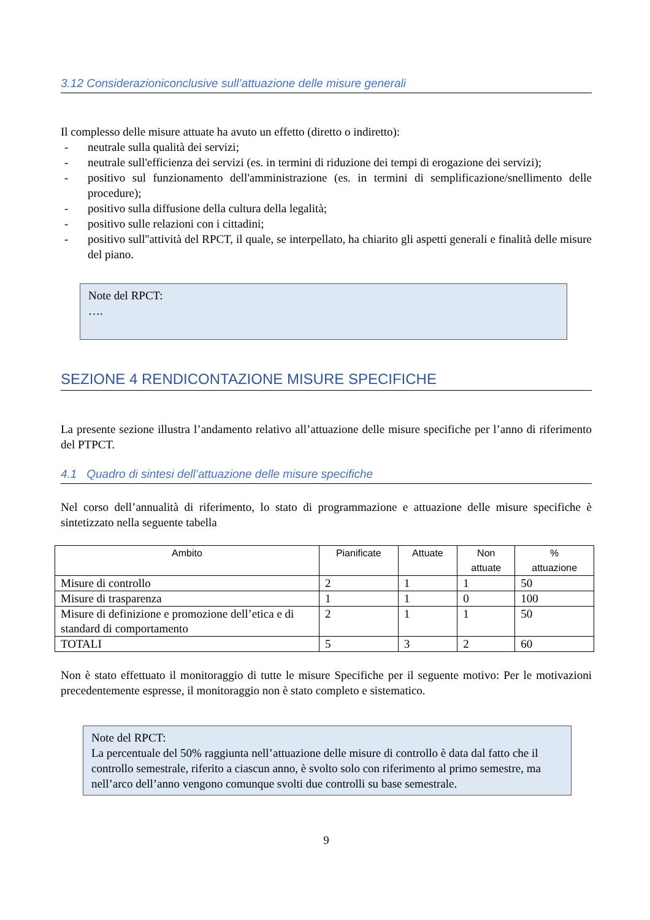3.12 Considerazioniconclusive sull’attuazione delle misure generali
Il complesso delle misure attuate ha avuto un effetto (diretto o indiretto):
- neutrale sulla qualità dei servizi;
- neutrale sull'efficienza dei servizi (es. in termini di riduzione dei tempi di erogazione dei servizi);
- positivo sul funzionamento dell'amministrazione (es. in termini di semplificazione/snellimento delle procedure);
- positivo sulla diffusione della cultura della legalità;
- positivo sulle relazioni con i cittadini;
- positivo sull''attività del RPCT, il quale, se interpellato, ha chiarito gli aspetti generali e finalità delle misure del piano.
Note del RPCT:
….
SEZIONE 4 RENDICONTAZIONE MISURE SPECIFICHE
La presente sezione illustra l’andamento relativo all’attuazione delle misure specifiche per l’anno di riferimento del PTPCT.
4.1 Quadro di sintesi dell’attuazione delle misure specifiche
Nel corso dell’annualità di riferimento, lo stato di programmazione e attuazione delle misure specifiche è sintetizzato nella seguente tabella
| Ambito | Pianificate | Attuate | Non attuate | % attuazione |
| --- | --- | --- | --- | --- |
| Misure di controllo | 2 | 1 | 1 | 50 |
| Misure di trasparenza | 1 | 1 | 0 | 100 |
| Misure di definizione e promozione dell’etica e di standard di comportamento | 2 | 1 | 1 | 50 |
| TOTALI | 5 | 3 | 2 | 60 |
Non è stato effettuato il monitoraggio di tutte le misure Specifiche per il seguente motivo: Per le motivazioni precedentemente espresse, il monitoraggio non è stato completo e sistematico.
Note del RPCT:
La percentuale del 50% raggiunta nell’attuazione delle misure di controllo è data dal fatto che il controllo semestrale, riferito a ciascun anno, è svolto solo con riferimento al primo semestre, ma nell’arco dell’anno vengono comunque svolti due controlli su base semestrale.
9